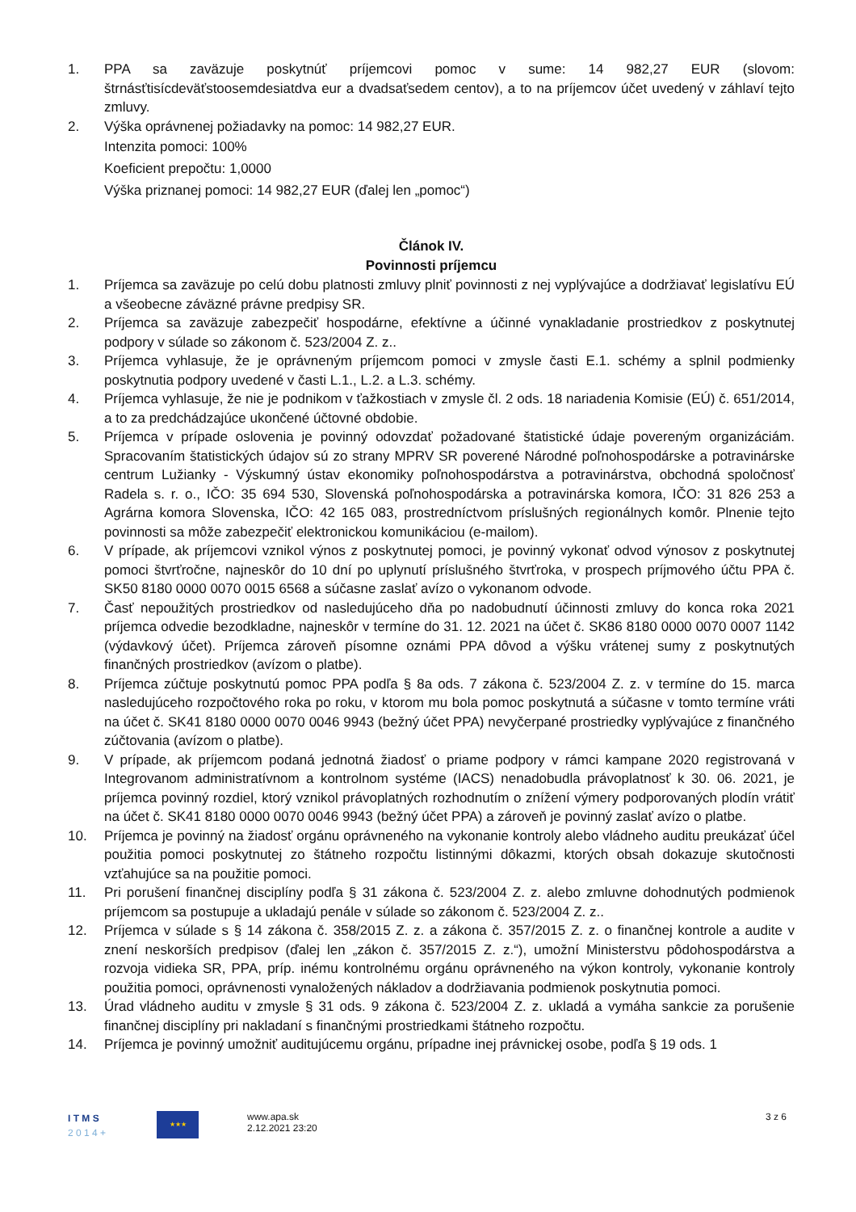1. PPA sa zaväzuje poskytnúť príjemcovi pomoc v sume: 14 982,27 EUR (slovom: štrnásťtisícdeväťstoosemdesiatdva eur a dvadsaťsedem centov), a to na príjemcov účet uvedený v záhlaví tejto zmluvy.
2. Výška oprávnenej požiadavky na pomoc: 14 982,27 EUR.
Intenzita pomoci: 100%
Koeficient prepočtu: 1,0000
Výška priznanej pomoci: 14 982,27 EUR (ďalej len „pomoc“)
Článok IV.
Povinnosti príjemcu
1. Príjemca sa zaväzuje po celú dobu platnosti zmluvy plniť povinnosti z nej vyplývajúce a dodržiavať legislatívu EÚ a všeobecne záväzné právne predpisy SR.
2. Príjemca sa zaväzuje zabezpečiť hospodárne, efektívne a účinné vynakladanie prostriedkov z poskytnutej podpory v súlade so zákonom č. 523/2004 Z. z..
3. Príjemca vyhlasuje, že je oprávneným príjemcom pomoci v zmysle časti E.1. schémy a splnil podmienky poskytnutia podpory uvedené v časti L.1., L.2. a L.3. schémy.
4. Príjemca vyhlasuje, že nie je podnikom v ťažkostiach v zmysle čl. 2 ods. 18 nariadenia Komisie (EÚ) č. 651/2014, a to za predchádzajúce ukončené účtovné obdobie.
5. Príjemca v prípade oslovenia je povinný odovzdať požadované štatistické údaje povereným organizáciám. Spracovaním štatistických údajov sú zo strany MPRV SR poverené Národné poľnohospodárske a potravinárske centrum Lužianky - Výskumný ústav ekonomiky poľnohospodárstva a potravinárstva, obchodná spoločnosť Radela s. r. o., IČO: 35 694 530, Slovenská poľnohospodárska a potravinárska komora, IČO: 31 826 253 a Agrárna komora Slovenska, IČO: 42 165 083, prostredníctvom príslušných regionálnych komôr. Plnenie tejto povinnosti sa môže zabezpečiť elektronickou komunikáciou (e-mailom).
6. V prípade, ak príjemcovi vznikol výnos z poskytnutej pomoci, je povinný vykonať odvod výnosov z poskytnutej pomoci štvrťročne, najneskôr do 10 dní po uplynutí príslušného štvrťroka, v prospech príjmového účtu PPA č. SK50 8180 0000 0070 0015 6568 a súčasne zaslať avízo o vykonanom odvode.
7. Časť nepoužitých prostriedkov od nasledujúceho dňa po nadobudnutí účinnosti zmluvy do konca roka 2021 príjemca odvedie bezodkladne, najneskôr v termíne do 31. 12. 2021 na účet č. SK86 8180 0000 0070 0007 1142 (výdavkový účet). Príjemca zároveň písomne oznámi PPA dôvod a výšku vrátenej sumy z poskytnutých finančných prostriedkov (avízom o platbe).
8. Príjemca zúčtuje poskytnutú pomoc PPA podľa § 8a ods. 7 zákona č. 523/2004 Z. z. v termíne do 15. marca nasledujúceho rozpočtového roka po roku, v ktorom mu bola pomoc poskytnutá a súčasne v tomto termíne vráti na účet č. SK41 8180 0000 0070 0046 9943 (bežný účet PPA) nevyčerpané prostriedky vyplývajúce z finančného zúčtovania (avízom o platbe).
9. V prípade, ak príjemcom podaná jednotná žiadosť o priame podpory v rámci kampane 2020 registrovaná v Integrovanom administratívnom a kontrolnom systéme (IACS) nenadobudla právoplatnosť k 30. 06. 2021, je príjemca povinný rozdiel, ktorý vznikol právoplatných rozhodnutím o znížení výmery podporovaných plodín vrátiť na účet č. SK41 8180 0000 0070 0046 9943 (bežný účet PPA) a zároveň je povinný zaslať avízo o platbe.
10. Príjemca je povinný na žiadosť orgánu oprávneného na vykonanie kontroly alebo vládneho auditu preukázať účel použitia pomoci poskytnutej zo štátneho rozpočtu listinnými dôkazmi, ktorých obsah dokazuje skutočnosti vzťahujúce sa na použitie pomoci.
11. Pri porušení finančnej disciplíny podľa § 31 zákona č. 523/2004 Z. z. alebo zmluvne dohodnutých podmienok príjemcom sa postupuje a ukladajú penále v súlade so zákonom č. 523/2004 Z. z..
12. Príjemca v súlade s § 14 zákona č. 358/2015 Z. z. a zákona č. 357/2015 Z. z. o finančnej kontrole a audite v znení neskorších predpisov (ďalej len „zákon č. 357/2015 Z. z.“), umožní Ministerstvu pôdohospodárstva a rozvoja vidieka SR, PPA, príp. inému kontrolnému orgánu oprávneného na výkon kontroly, vykonanie kontroly použitia pomoci, oprávnenosti vynaložených nákladov a dodržiavania podmienok poskytnutia pomoci.
13. Úrad vládneho auditu v zmysle § 31 ods. 9 zákona č. 523/2004 Z. z. ukladá a vymáha sankcie za porušenie finančnej disciplíny pri nakladaní s finančnými prostriedkami štátneho rozpočtu.
14. Príjemca je povinný umožniť auditujúcemu orgánu, prípadne inej právnickej osobe, podľa § 19 ods. 1
I T M S
2 0 1 4 +
★★★
www.apa.sk
2.12.2021 23:20
3 z 6